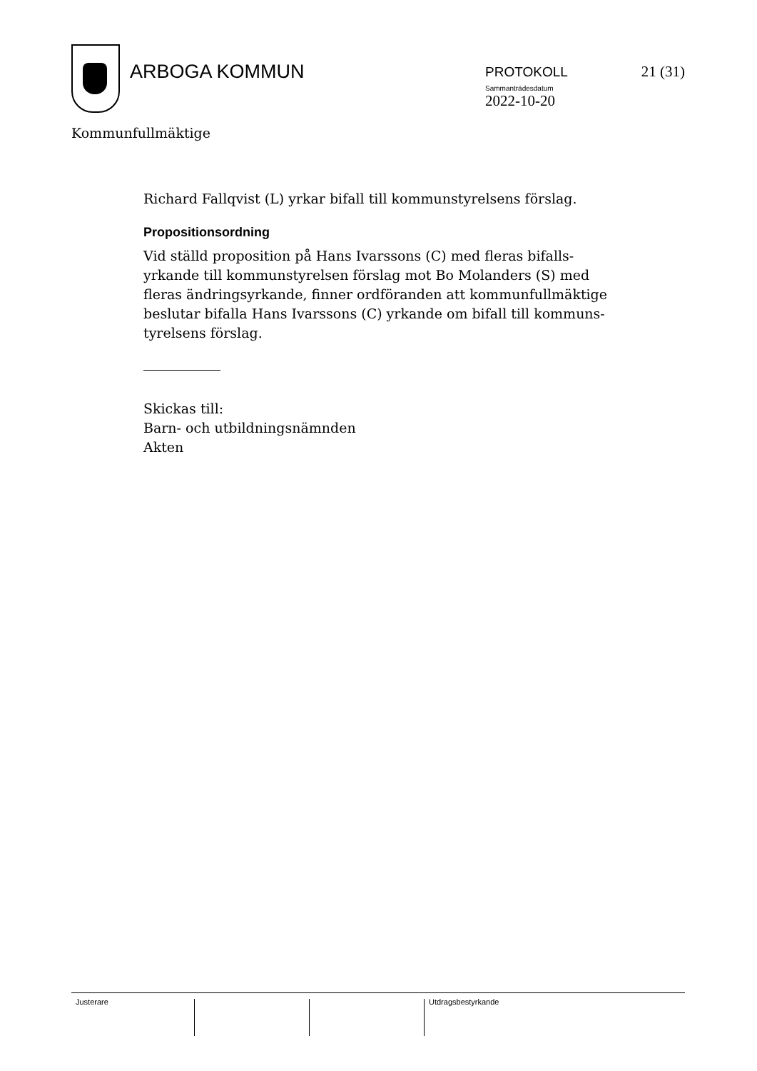ARBOGA KOMMUN
PROTOKOLL
Sammanträdesdatum
2022-10-20
21 (31)
Kommunfullmäktige
Richard Fallqvist (L) yrkar bifall till kommunstyrelsens förslag.
Propositionsordning
Vid ställd proposition på Hans Ivarssons (C) med fleras bifalls-yrkande till kommunstyrelsen förslag mot Bo Molanders (S) med fleras ändringsyrkande, finner ordföranden att kommunfullmäktige beslutar bifalla Hans Ivarssons (C) yrkande om bifall till kommuns-tyrelsens förslag.
Skickas till:
Barn- och utbildningsnämnden
Akten
Justerare Utdragsbestyrkande